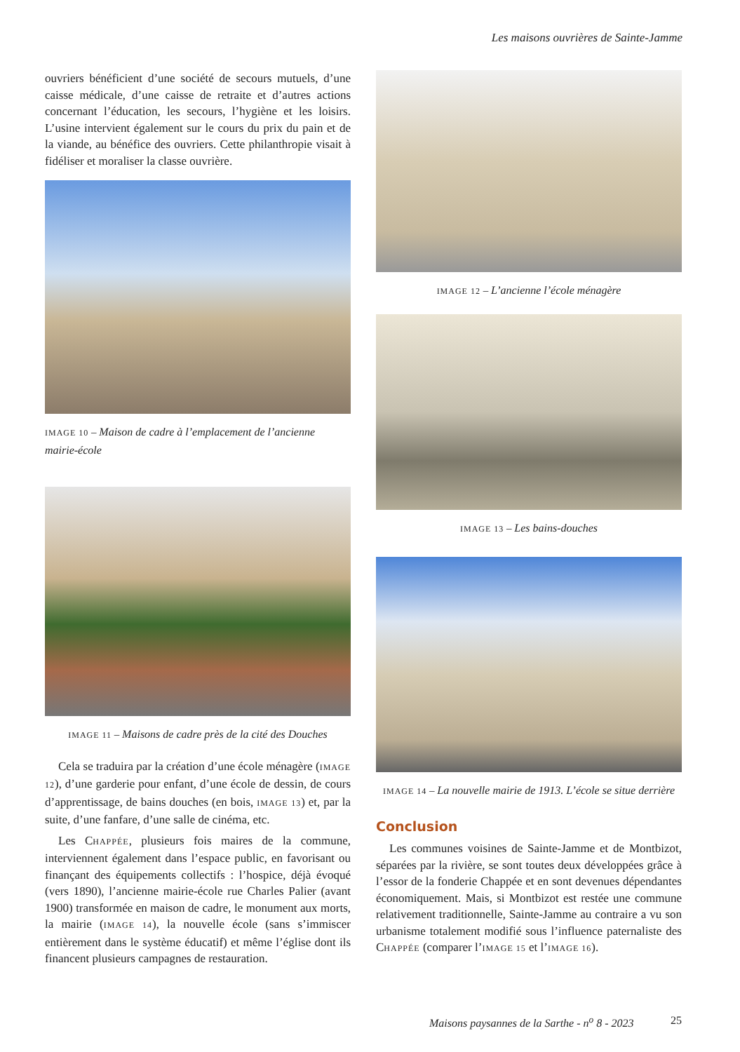Les maisons ouvrières de Sainte-Jamme
ouvriers bénéficient d’une société de secours mutuels, d’une caisse médicale, d’une caisse de retraite et d’autres actions concernant l’éducation, les secours, l’hygiène et les loisirs. L’usine intervient également sur le cours du prix du pain et de la viande, au bénéfice des ouvriers. Cette philanthropie visait à fidéliser et moraliser la classe ouvrière.
IMAGE 10 – Maison de cadre à l’emplacement de l’ancienne mairie-école
IMAGE 11 – Maisons de cadre près de la cité des Douches
Cela se traduira par la création d’une école ménagère (IMAGE 12), d’une garderie pour enfant, d’une école de dessin, de cours d’apprentissage, de bains douches (en bois, IMAGE 13) et, par la suite, d’une fanfare, d’une salle de cinéma, etc.
Les CHAPPÉE, plusieurs fois maires de la commune, interviennent également dans l’espace public, en favorisant ou finançant des équipements collectifs : l’hospice, déjà évoqué (vers 1890), l’ancienne mairie-école rue Charles Palier (avant 1900) transformée en maison de cadre, le monument aux morts, la mairie (IMAGE 14), la nouvelle école (sans s’immiscer entièrement dans le système éducatif) et même l’église dont ils financent plusieurs campagnes de restauration.
IMAGE 12 – L’ancienne l’école ménagère
IMAGE 13 – Les bains-douches
IMAGE 14 – La nouvelle mairie de 1913. L’école se situe derrière
Conclusion
Les communes voisines de Sainte-Jamme et de Montbizot, séparées par la rivière, se sont toutes deux développées grâce à l’essor de la fonderie Chappée et en sont devenues dépendantes économiquement. Mais, si Montbizot est restée une commune relativement traditionnelle, Sainte-Jamme au contraire a vu son urbanisme totalement modifié sous l’influence paternaliste des CHAPPÉE (comparer l’IMAGE 15 et l’IMAGE 16).
Maisons paysannes de la Sarthe - n<sup>o</sup> 8 - 2023 25